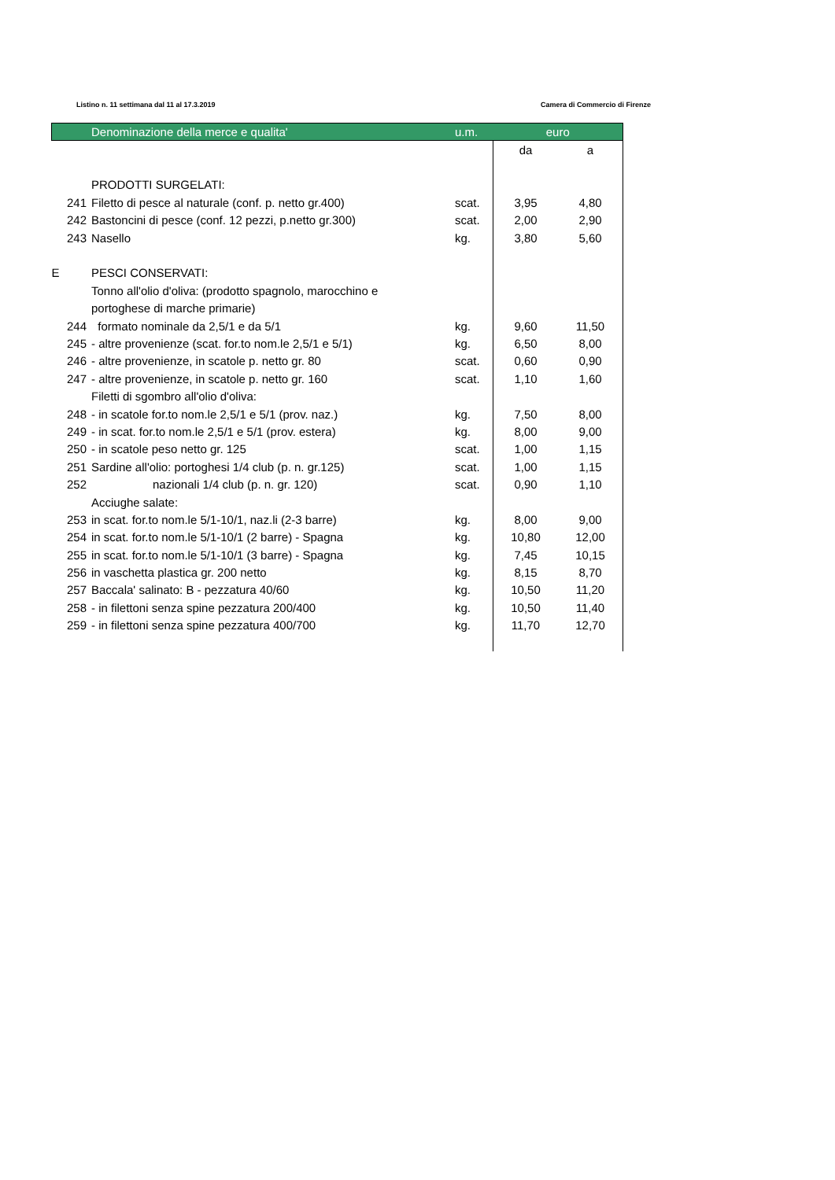Listino n. 11 settimana dal 11 al 17.3.2019 Camera di Commercio di Firenze
| | Denominazione della merce e qualita' | u.m. | euro | |
| --- | --- | --- | --- | --- |
| | | | da | a |
| | PRODOTTI SURGELATI: | | | |
| 241 | Filetto di pesce al naturale (conf. p. netto gr.400) | scat. | 3,95 | 4,80 |
| 242 | Bastoncini di pesce (conf. 12 pezzi, p.netto gr.300) | scat. | 2,00 | 2,90 |
| 243 | Nasello | kg. | 3,80 | 5,60 |
| E | PESCI CONSERVATI: | | | |
| | Tonno all'olio d'oliva: (prodotto spagnolo, marocchino e | | | |
| | portoghese di marche primarie) | | | |
| 244 | formato nominale da 2,5/1 e da 5/1 | kg. | 9,60 | 11,50 |
| 245 | - altre provenienze (scat. for.to nom.le 2,5/1 e 5/1) | kg. | 6,50 | 8,00 |
| 246 | - altre provenienze, in scatole p. netto gr. 80 | scat. | 0,60 | 0,90 |
| 247 | - altre provenienze, in scatole p. netto gr. 160 | scat. | 1,10 | 1,60 |
| | Filetti di sgombro all'olio d'oliva: | | | |
| 248 | - in scatole for.to nom.le 2,5/1 e 5/1 (prov. naz.) | kg. | 7,50 | 8,00 |
| 249 | - in scat. for.to nom.le 2,5/1 e 5/1 (prov. estera) | kg. | 8,00 | 9,00 |
| 250 | - in scatole peso netto gr. 125 | scat. | 1,00 | 1,15 |
| 251 | Sardine all'olio: portoghesi 1/4 club (p. n. gr.125) | scat. | 1,00 | 1,15 |
| 252 | nazionali 1/4 club (p. n. gr. 120) | scat. | 0,90 | 1,10 |
| | Acciughe salate: | | | |
| 253 | in scat. for.to nom.le 5/1-10/1, naz.li (2-3 barre) | kg. | 8,00 | 9,00 |
| 254 | in scat. for.to nom.le 5/1-10/1 (2 barre) - Spagna | kg. | 10,80 | 12,00 |
| 255 | in scat. for.to nom.le 5/1-10/1 (3 barre) - Spagna | kg. | 7,45 | 10,15 |
| 256 | in vaschetta plastica gr. 200 netto | kg. | 8,15 | 8,70 |
| 257 | Baccala' salinato: B - pezzatura 40/60 | kg. | 10,50 | 11,20 |
| 258 | - in filettoni senza spine pezzatura 200/400 | kg. | 10,50 | 11,40 |
| 259 | - in filettoni senza spine pezzatura 400/700 | kg. | 11,70 | 12,70 |